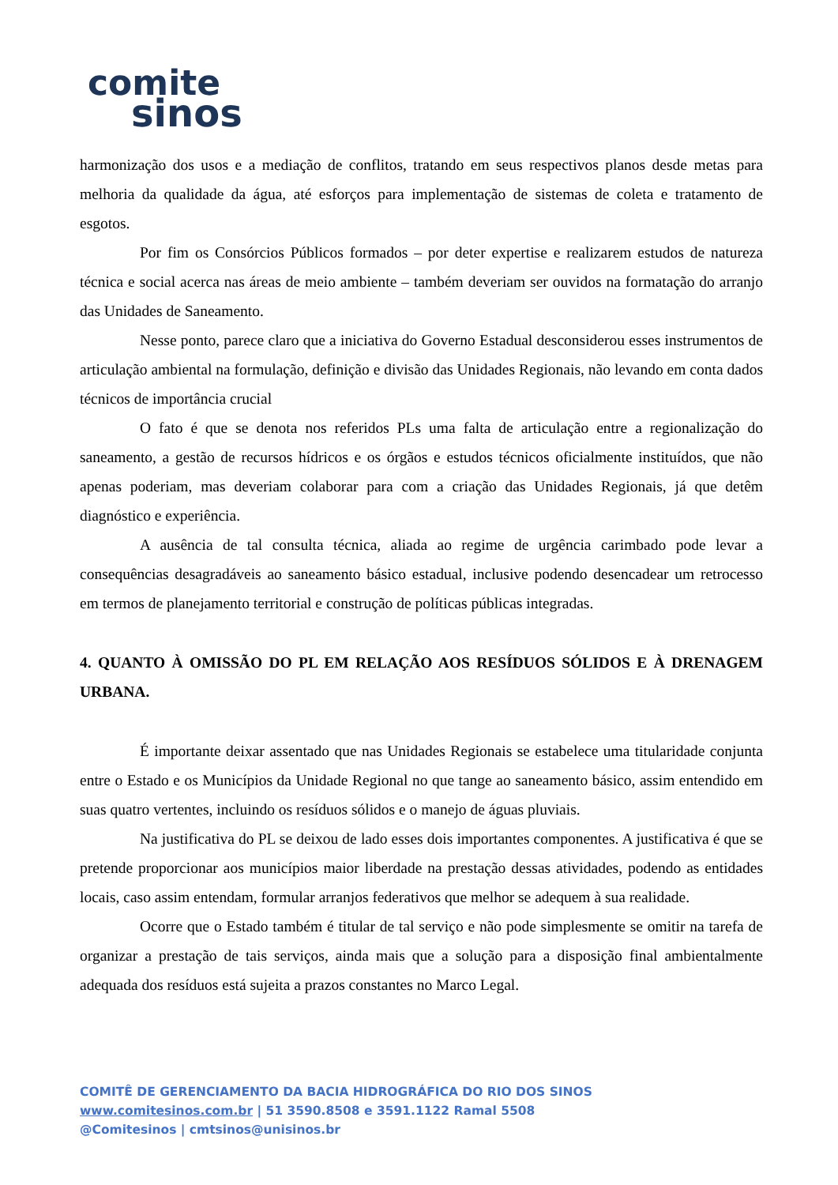comite
sinos
harmonização dos usos e a mediação de conflitos, tratando em seus respectivos planos desde metas para melhoria da qualidade da água, até esforços para implementação de sistemas de coleta e tratamento de esgotos.
Por fim os Consórcios Públicos formados – por deter expertise e realizarem estudos de natureza técnica e social acerca nas áreas de meio ambiente – também deveriam ser ouvidos na formatação do arranjo das Unidades de Saneamento.
Nesse ponto, parece claro que a iniciativa do Governo Estadual desconsiderou esses instrumentos de articulação ambiental na formulação, definição e divisão das Unidades Regionais, não levando em conta dados técnicos de importância crucial
O fato é que se denota nos referidos PLs uma falta de articulação entre a regionalização do saneamento, a gestão de recursos hídricos e os órgãos e estudos técnicos oficialmente instituídos, que não apenas poderiam, mas deveriam colaborar para com a criação das Unidades Regionais, já que detêm diagnóstico e experiência.
A ausência de tal consulta técnica, aliada ao regime de urgência carimbado pode levar a consequências desagradáveis ao saneamento básico estadual, inclusive podendo desencadear um retrocesso em termos de planejamento territorial e construção de políticas públicas integradas.
4. QUANTO À OMISSÃO DO PL EM RELAÇÃO AOS RESÍDUOS SÓLIDOS E À DRENAGEM URBANA.
É importante deixar assentado que nas Unidades Regionais se estabelece uma titularidade conjunta entre o Estado e os Municípios da Unidade Regional no que tange ao saneamento básico, assim entendido em suas quatro vertentes, incluindo os resíduos sólidos e o manejo de águas pluviais.
Na justificativa do PL se deixou de lado esses dois importantes componentes. A justificativa é que se pretende proporcionar aos municípios maior liberdade na prestação dessas atividades, podendo as entidades locais, caso assim entendam, formular arranjos federativos que melhor se adequem à sua realidade.
Ocorre que o Estado também é titular de tal serviço e não pode simplesmente se omitir na tarefa de organizar a prestação de tais serviços, ainda mais que a solução para a disposição final ambientalmente adequada dos resíduos está sujeita a prazos constantes no Marco Legal.
COMITÊ DE GERENCIAMENTO DA BACIA HIDROGRÁFICA DO RIO DOS SINOS
www.comitesinos.com.br | 51 3590.8508 e 3591.1122 Ramal 5508
@Comitesinos | cmtsinos@unisinos.br